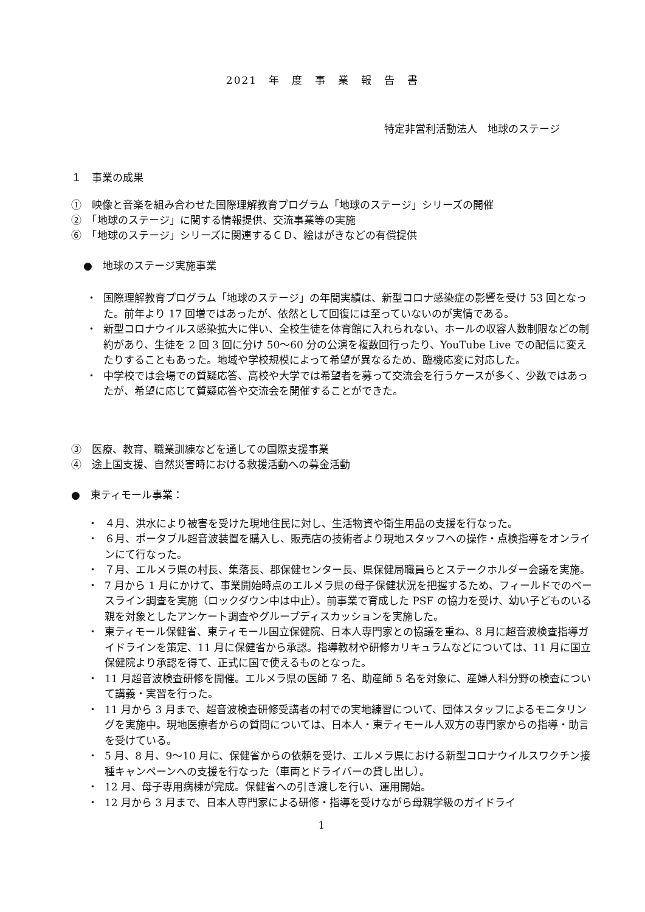2021　年　度　事　業　報　告　書
特定非営利活動法人　地球のステージ
１　事業の成果
①　映像と音楽を組み合わせた国際理解教育プログラム「地球のステージ」シリーズの開催
②　「地球のステージ」に関する情報提供、交流事業等の実施
⑥　「地球のステージ」シリーズに関連するＣＤ、絵はがきなどの有償提供
●　地球のステージ実施事業
・ 国際理解教育プログラム「地球のステージ」の年間実績は、新型コロナ感染症の影響を受け 53 回となった。前年より 17 回増ではあったが、依然として回復には至っていないのが実情である。
・ 新型コロナウイルス感染拡大に伴い、全校生徒を体育館に入れられない、ホールの収容人数制限などの制約があり、生徒を 2 回 3 回に分け 50〜60 分の公演を複数回行ったり、YouTube Live での配信に変えたりすることもあった。地域や学校規模によって希望が異なるため、臨機応変に対応した。
・ 中学校では会場での質疑応答、高校や大学では希望者を募って交流会を行うケースが多く、少数ではあったが、希望に応じて質疑応答や交流会を開催することができた。
③　医療、教育、職業訓練などを通しての国際支援事業
④　途上国支援、自然災害時における救援活動への募金活動
●　東ティモール事業：
・ ４月、洪水により被害を受けた現地住民に対し、生活物資や衛生用品の支援を行なった。
・ ６月、ポータブル超音波装置を購入し、販売店の技術者より現地スタッフへの操作・点検指導をオンラインにて行なった。
・ ７月、エルメラ県の村長、集落長、郡保健センター長、県保健局職員らとステークホルダー会議を実施。
・ 7 月から 1 月にかけて、事業開始時点のエルメラ県の母子保健状況を把握するため、フィールドでのベースライン調査を実施（ロックダウン中は中止）。前事業で育成した PSF の協力を受け、幼い子どものいる親を対象としたアンケート調査やグループディスカッションを実施した。
・ 東ティモール保健省、東ティモール国立保健院、日本人専門家との協議を重ね、8 月に超音波検査指導ガイドラインを策定、11 月に保健省から承認。指導教材や研修カリキュラムなどについては、11 月に国立保健院より承認を得て、正式に国で使えるものとなった。
・ 11 月超音波検査研修を開催。エルメラ県の医師 7 名、助産師 5 名を対象に、産婦人科分野の検査について講義・実習を行った。
・ 11 月から 3 月まで、超音波検査研修受講者の村での実地練習について、団体スタッフによるモニタリングを実施中。現地医療者からの質問については、日本人・東ティモール人双方の専門家からの指導・助言を受けている。
・ 5 月、8 月、9〜10 月に、保健省からの依頼を受け、エルメラ県における新型コロナウイルスワクチン接種キャンペーンへの支援を行なった（車両とドライバーの貸し出し）。
・ 12 月、母子専用病棟が完成。保健省への引き渡しを行い、運用開始。
・ 12 月から 3 月まで、日本人専門家による研修・指導を受けながら母親学級のガイドライ
1